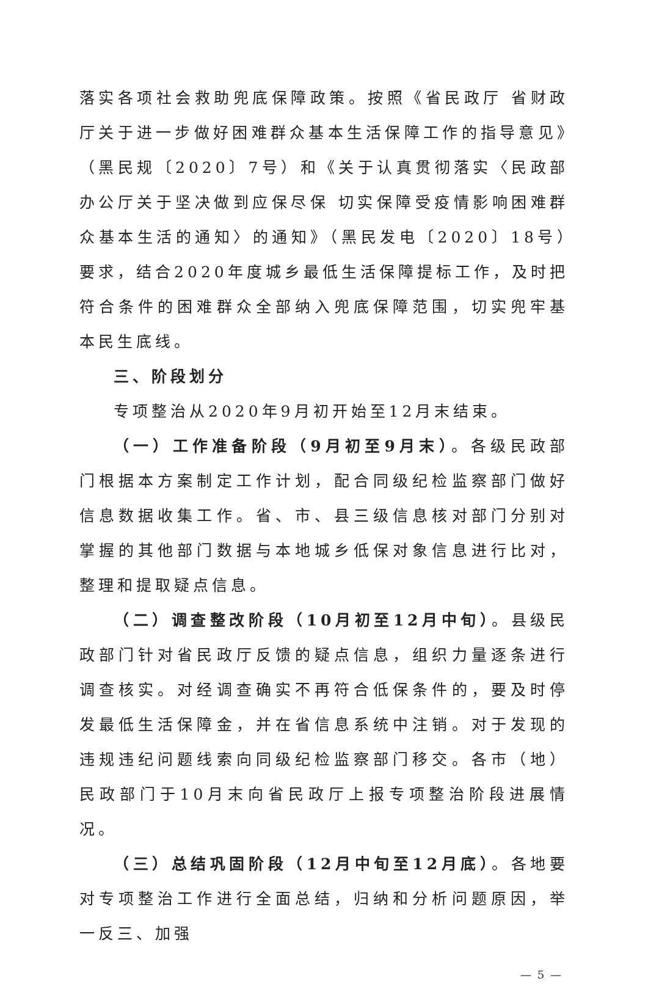落实各项社会救助兜底保障政策。按照《省民政厅 省财政厅关于进一步做好困难群众基本生活保障工作的指导意见》（黑民规〔2020〕7号）和《关于认真贯彻落实〈民政部办公厅关于坚决做到应保尽保 切实保障受疫情影响困难群众基本生活的通知〉的通知》（黑民发电〔2020〕18号）要求，结合2020年度城乡最低生活保障提标工作，及时把符合条件的困难群众全部纳入兜底保障范围，切实兜牢基本民生底线。
三、阶段划分
专项整治从2020年9月初开始至12月末结束。
（一）工作准备阶段（9月初至9月末）。各级民政部门根据本方案制定工作计划，配合同级纪检监察部门做好信息数据收集工作。省、市、县三级信息核对部门分别对掌握的其他部门数据与本地城乡低保对象信息进行比对，整理和提取疑点信息。
（二）调查整改阶段（10月初至12月中旬）。县级民政部门针对省民政厅反馈的疑点信息，组织力量逐条进行调查核实。对经调查确实不再符合低保条件的，要及时停发最低生活保障金，并在省信息系统中注销。对于发现的违规违纪问题线索向同级纪检监察部门移交。各市（地）民政部门于10月末向省民政厅上报专项整治阶段进展情况。
（三）总结巩固阶段（12月中旬至12月底）。各地要对专项整治工作进行全面总结，归纳和分析问题原因，举一反三、加强
— 5 —